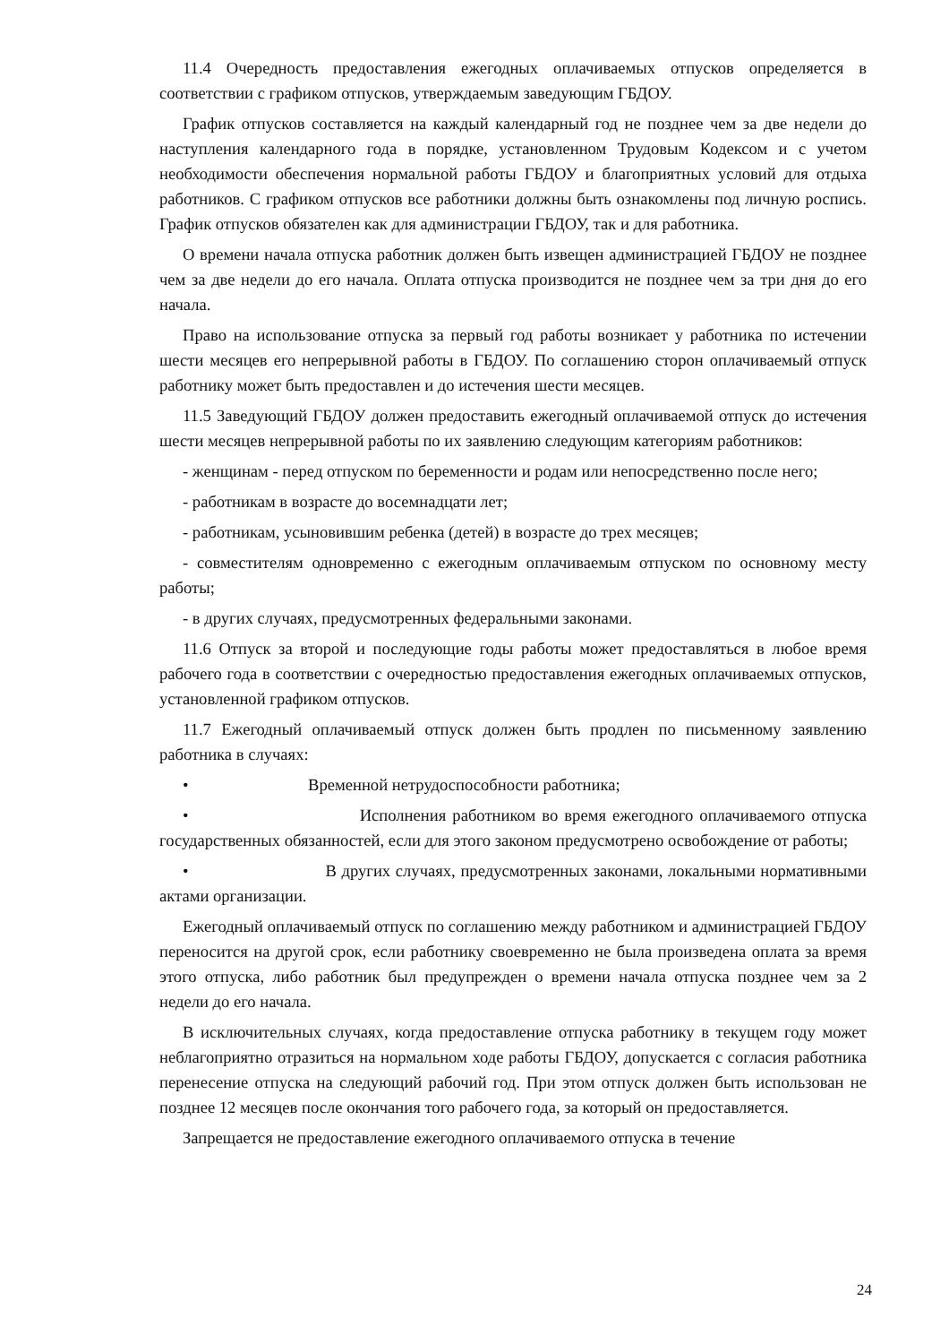11.4 Очередность предоставления ежегодных оплачиваемых отпусков определяется в соответствии с графиком отпусков, утверждаемым заведующим ГБДОУ.
График отпусков составляется на каждый календарный год не позднее чем за две недели до наступления календарного года в порядке, установленном Трудовым Кодексом и с учетом необходимости обеспечения нормальной работы ГБДОУ и благоприятных условий для отдыха работников. С графиком отпусков все работники должны быть ознакомлены под личную роспись. График отпусков обязателен как для администрации ГБДОУ, так и для работника.
О времени начала отпуска работник должен быть извещен администрацией ГБДОУ не позднее чем за две недели до его начала. Оплата отпуска производится не позднее чем за три дня до его начала.
Право на использование отпуска за первый год работы возникает у работника по истечении шести месяцев его непрерывной работы в ГБДОУ. По соглашению сторон оплачиваемый отпуск работнику может быть предоставлен и до истечения шести месяцев.
11.5 Заведующий ГБДОУ должен предоставить ежегодный оплачиваемой отпуск до истечения шести месяцев непрерывной работы по их заявлению следующим категориям работников:
- женщинам - перед отпуском по беременности и родам или непосредственно после него;
- работникам в возрасте до восемнадцати лет;
- работникам, усыновившим ребенка (детей) в возрасте до трех месяцев;
- совместителям одновременно с ежегодным оплачиваемым отпуском по основному месту работы;
- в других случаях, предусмотренных федеральными законами.
11.6 Отпуск за второй и последующие годы работы может предоставляться в любое время рабочего года в соответствии с очередностью предоставления ежегодных оплачиваемых отпусков, установленной графиком отпусков.
11.7 Ежегодный оплачиваемый отпуск должен быть продлен по письменному заявлению работника в случаях:
• Временной нетрудоспособности работника;
• Исполнения работником во время ежегодного оплачиваемого отпуска государственных обязанностей, если для этого законом предусмотрено освобождение от работы;
• В других случаях, предусмотренных законами, локальными нормативными актами организации.
Ежегодный оплачиваемый отпуск по соглашению между работником и администрацией ГБДОУ переносится на другой срок, если работнику своевременно не была произведена оплата за время этого отпуска, либо работник был предупрежден о времени начала отпуска позднее чем за 2 недели до его начала.
В исключительных случаях, когда предоставление отпуска работнику в текущем году может неблагоприятно отразиться на нормальном ходе работы ГБДОУ, допускается с согласия работника перенесение отпуска на следующий рабочий год. При этом отпуск должен быть использован не позднее 12 месяцев после окончания того рабочего года, за который он предоставляется.
Запрещается не предоставление ежегодного оплачиваемого отпуска в течение
24